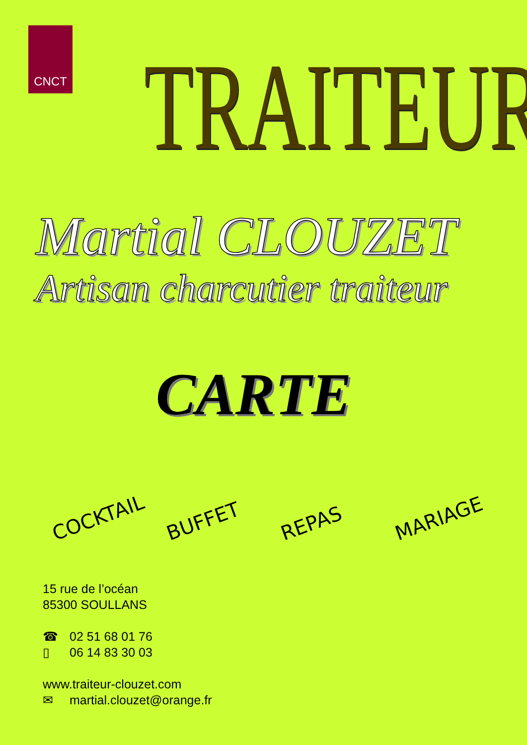CNCT
TRAITEUR
Martial CLOUZET
Artisan charcutier traiteur
CARTE
COCKTAIL
BUFFET
REPAS
MARIAGE
15 rue de l’océan
85300 SOULLANS
☎ 02 51 68 01 76
▯ 06 14 83 30 03
www.traiteur-clouzet.com
✉ martial.clouzet@orange.fr